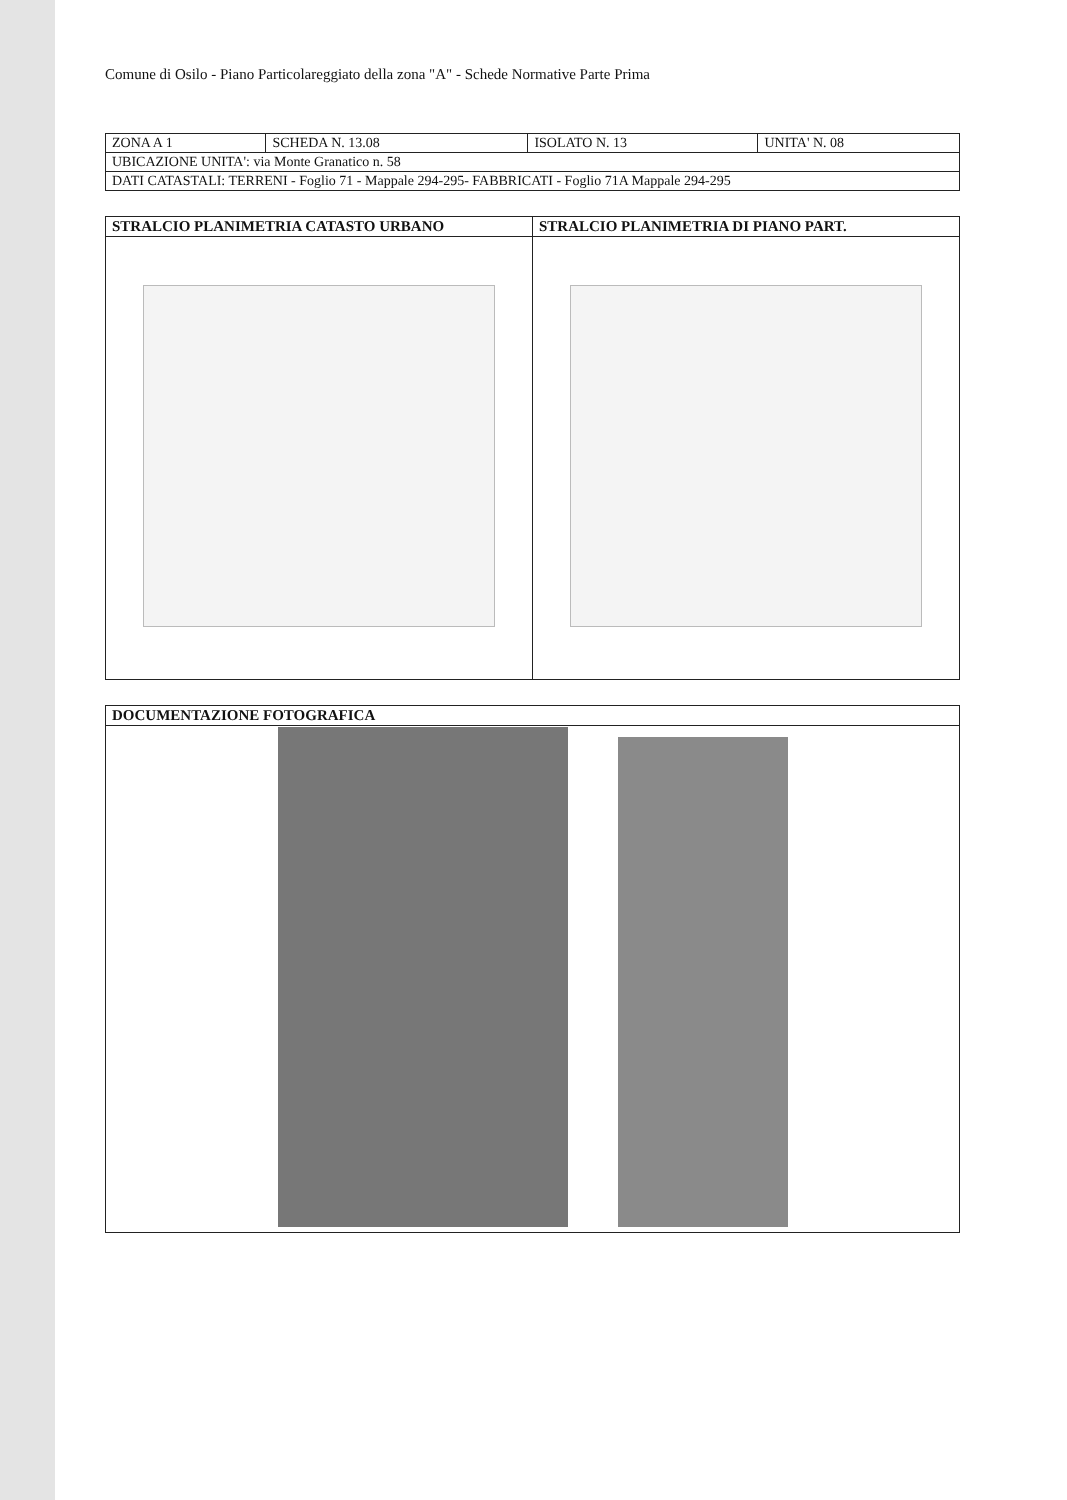Comune di Osilo - Piano Particolareggiato della zona "A" - Schede Normative Parte Prima
| ZONA A 1 | SCHEDA N. 13.08 | ISOLATO N. 13 | UNITA' N. 08 |
| UBICAZIONE UNITA': via Monte Granatico n. 58 | | | |
| DATI CATASTALI: TERRENI - Foglio 71 - Mappale 294-295- FABBRICATI - Foglio 71A Mappale 294-295 | | | |
| STRALCIO PLANIMETRIA CATASTO URBANO | STRALCIO PLANIMETRIA DI PIANO PART. |
| --- | --- |
| DOCUMENTAZIONE FOTOGRAFICA |
| --- |